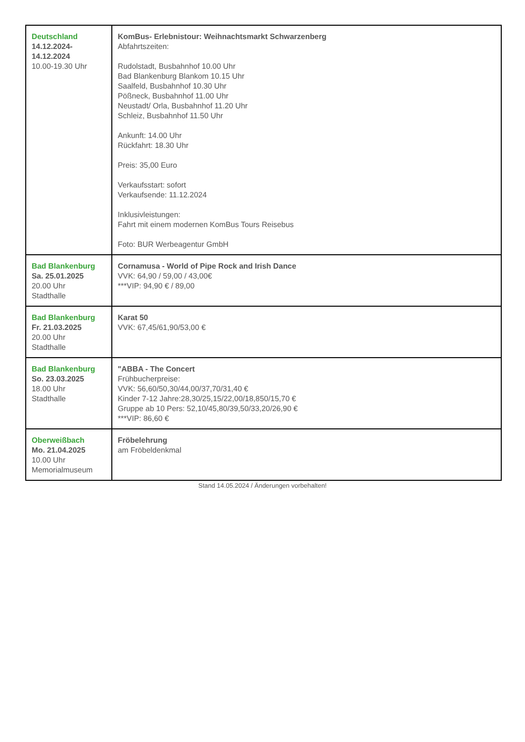| Deutschland 14.12.2024- 14.12.2024 10.00-19.30 Uhr | KomBus- Erlebnistour: Weihnachtsmarkt Schwarzenberg Abfahrtszeiten: Rudolstadt, Busbahnhof 10.00 Uhr Bad Blankenburg Blankom 10.15 Uhr Saalfeld, Busbahnhof 10.30 Uhr Pößneck, Busbahnhof 11.00 Uhr Neustadt/ Orla, Busbahnhof 11.20 Uhr Schleiz, Busbahnhof 11.50 Uhr Ankunft: 14.00 Uhr Rückfahrt: 18.30 Uhr Preis: 35,00 Euro Verkaufsstart: sofort Verkaufsende: 11.12.2024 Inklusivleistungen: Fahrt mit einem modernen KomBus Tours Reisebus Foto: BUR Werbeagentur GmbH |
| Bad Blankenburg Sa. 25.01.2025 20.00 Uhr Stadthalle | Cornamusa - World of Pipe Rock and Irish Dance VVK: 64,90 / 59,00 / 43,00€ ***VIP: 94,90 € / 89,00 |
| Bad Blankenburg Fr. 21.03.2025 20.00 Uhr Stadthalle | Karat 50 VVK: 67,45/61,90/53,00 € |
| Bad Blankenburg So. 23.03.2025 18.00 Uhr Stadthalle | "ABBA - The Concert Frühbucherpreise: VVK: 56,60/50,30/44,00/37,70/31,40 € Kinder 7-12 Jahre:28,30/25,15/22,00/18,850/15,70 € Gruppe ab 10 Pers: 52,10/45,80/39,50/33,20/26,90 € ***VIP: 86,60 € |
| Oberweißbach Mo. 21.04.2025 10.00 Uhr Memorialmuseum | Fröbelehrung am Fröbeldenkmal |
Stand 14.05.2024 / Änderungen vorbehalten!